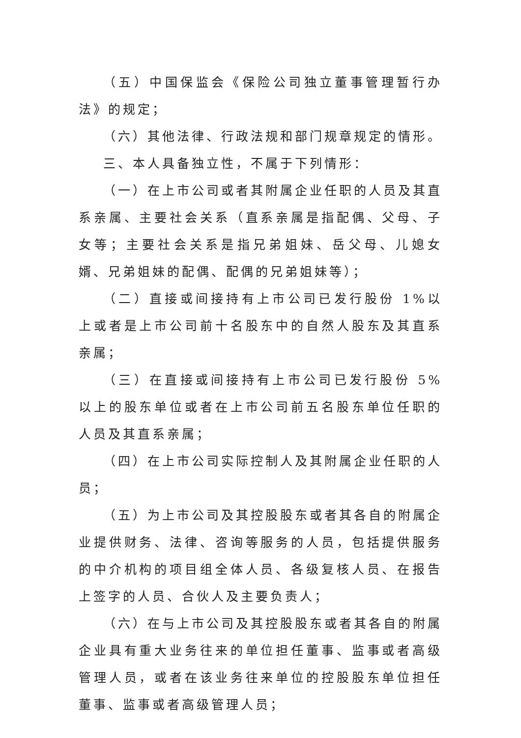（五）中国保监会《保险公司独立董事管理暂行办法》的规定；
（六）其他法律、行政法规和部门规章规定的情形。
三、本人具备独立性，不属于下列情形：
（一）在上市公司或者其附属企业任职的人员及其直系亲属、主要社会关系（直系亲属是指配偶、父母、子女等；主要社会关系是指兄弟姐妹、岳父母、儿媳女婿、兄弟姐妹的配偶、配偶的兄弟姐妹等）；
（二）直接或间接持有上市公司已发行股份 1%以上或者是上市公司前十名股东中的自然人股东及其直系亲属；
（三）在直接或间接持有上市公司已发行股份 5%以上的股东单位或者在上市公司前五名股东单位任职的人员及其直系亲属；
（四）在上市公司实际控制人及其附属企业任职的人员；
（五）为上市公司及其控股股东或者其各自的附属企业提供财务、法律、咨询等服务的人员，包括提供服务的中介机构的项目组全体人员、各级复核人员、在报告上签字的人员、合伙人及主要负责人；
（六）在与上市公司及其控股股东或者其各自的附属企业具有重大业务往来的单位担任董事、监事或者高级管理人员，或者在该业务往来单位的控股股东单位担任董事、监事或者高级管理人员；